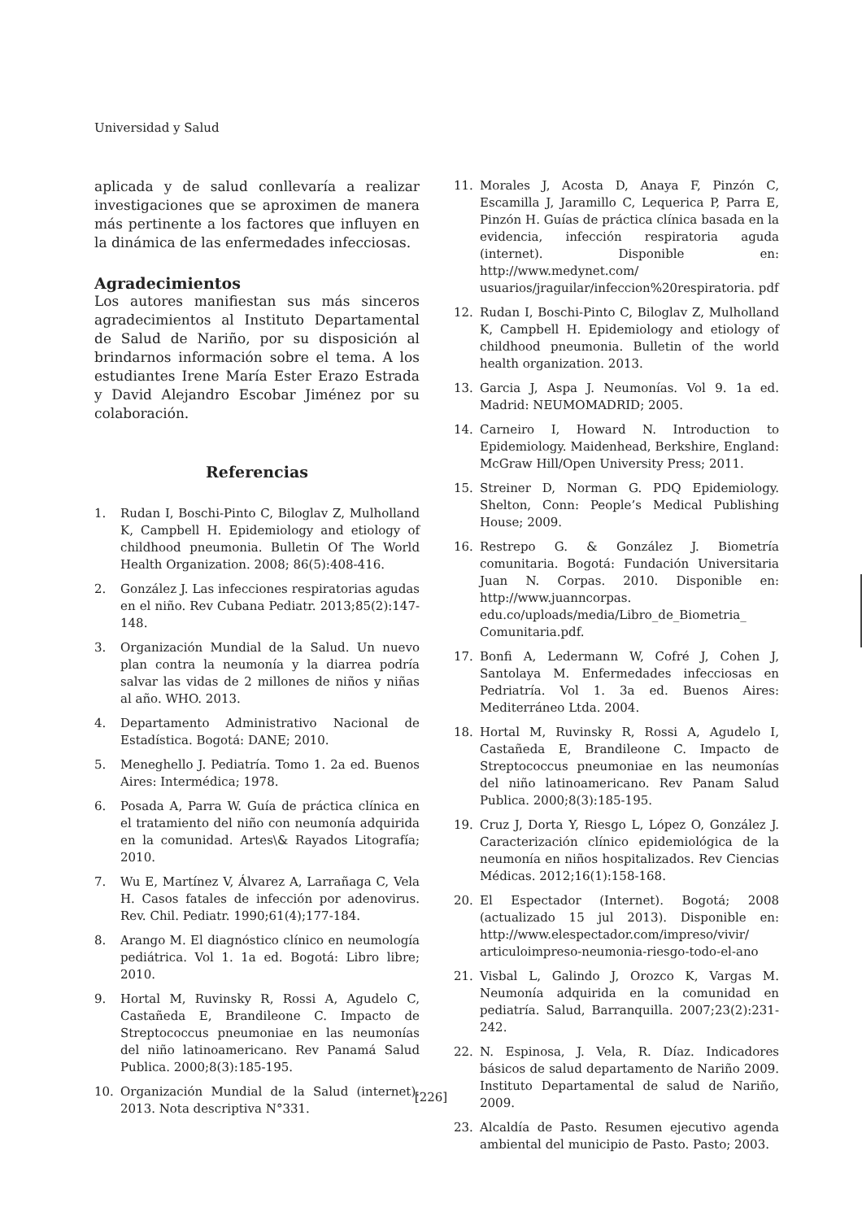Universidad y Salud
aplicada y de salud conllevaría a realizar investigaciones que se aproximen de manera más pertinente a los factores que influyen en la dinámica de las enfermedades infecciosas.
Agradecimientos
Los autores manifiestan sus más sinceros agradecimientos al Instituto Departamental de Salud de Nariño, por su disposición al brindarnos información sobre el tema. A los estudiantes Irene María Ester Erazo Estrada y David Alejandro Escobar Jiménez por su colaboración.
Referencias
1. Rudan I, Boschi-Pinto C, Biloglav Z, Mulholland K, Campbell H. Epidemiology and etiology of childhood pneumonia. Bulletin Of The World Health Organization. 2008; 86(5):408-416.
2. González J. Las infecciones respiratorias agudas en el niño. Rev Cubana Pediatr. 2013;85(2):147-148.
3. Organización Mundial de la Salud. Un nuevo plan contra la neumonía y la diarrea podría salvar las vidas de 2 millones de niños y niñas al año. WHO. 2013.
4. Departamento Administrativo Nacional de Estadística. Bogotá: DANE; 2010.
5. Meneghello J. Pediatría. Tomo 1. 2a ed. Buenos Aires: Intermédica; 1978.
6. Posada A, Parra W. Guía de práctica clínica en el tratamiento del niño con neumonía adquirida en la comunidad. Artes\& Rayados Litografía; 2010.
7. Wu E, Martínez V, Álvarez A, Larrañaga C, Vela H. Casos fatales de infección por adenovirus. Rev. Chil. Pediatr. 1990;61(4);177-184.
8. Arango M. El diagnóstico clínico en neumología pediátrica. Vol 1. 1a ed. Bogotá: Libro libre; 2010.
9. Hortal M, Ruvinsky R, Rossi A, Agudelo C, Castañeda E, Brandileone C. Impacto de Streptococcus pneumoniae en las neumonías del niño latinoamericano. Rev Panamá Salud Publica. 2000;8(3):185-195.
10. Organización Mundial de la Salud (internet). 2013. Nota descriptiva N°331.
11. Morales J, Acosta D, Anaya F, Pinzón C, Escamilla J, Jaramillo C, Lequerica P, Parra E, Pinzón H. Guías de práctica clínica basada en la evidencia, infección respiratoria aguda (internet). Disponible en: http://www.medynet.com/ usuarios/jraguilar/infeccion%20respiratoria. pdf
12. Rudan I, Boschi-Pinto C, Biloglav Z, Mulholland K, Campbell H. Epidemiology and etiology of childhood pneumonia. Bulletin of the world health organization. 2013.
13. Garcia J, Aspa J. Neumonías. Vol 9. 1a ed. Madrid: NEUMOMADRID; 2005.
14. Carneiro I, Howard N. Introduction to Epidemiology. Maidenhead, Berkshire, England: McGraw Hill/Open University Press; 2011.
15. Streiner D, Norman G. PDQ Epidemiology. Shelton, Conn: People’s Medical Publishing House; 2009.
16. Restrepo G. & González J. Biometría comunitaria. Bogotá: Fundación Universitaria Juan N. Corpas. 2010. Disponible en: http://www.juanncorpas. edu.co/uploads/media/Libro_de_Biometria_ Comunitaria.pdf.
17. Bonfi A, Ledermann W, Cofré J, Cohen J, Santolaya M. Enfermedades infecciosas en Pedriatría. Vol 1. 3a ed. Buenos Aires: Mediterráneo Ltda. 2004.
18. Hortal M, Ruvinsky R, Rossi A, Agudelo I, Castañeda E, Brandileone C. Impacto de Streptococcus pneumoniae en las neumonías del niño latinoamericano. Rev Panam Salud Publica. 2000;8(3):185-195.
19. Cruz J, Dorta Y, Riesgo L, López O, González J. Caracterización clínico epidemiológica de la neumonía en niños hospitalizados. Rev Ciencias Médicas. 2012;16(1):158-168.
20. El Espectador (Internet). Bogotá; 2008 (actualizado 15 jul 2013). Disponible en: http://www.elespectador.com/impreso/vivir/ articuloimpreso-neumonia-riesgo-todo-el-ano
21. Visbal L, Galindo J, Orozco K, Vargas M. Neumonía adquirida en la comunidad en pediatría. Salud, Barranquilla. 2007;23(2):231-242.
22. N. Espinosa, J. Vela, R. Díaz. Indicadores básicos de salud departamento de Nariño 2009. Instituto Departamental de salud de Nariño, 2009.
23. Alcaldía de Pasto. Resumen ejecutivo agenda ambiental del municipio de Pasto. Pasto; 2003.
[226]